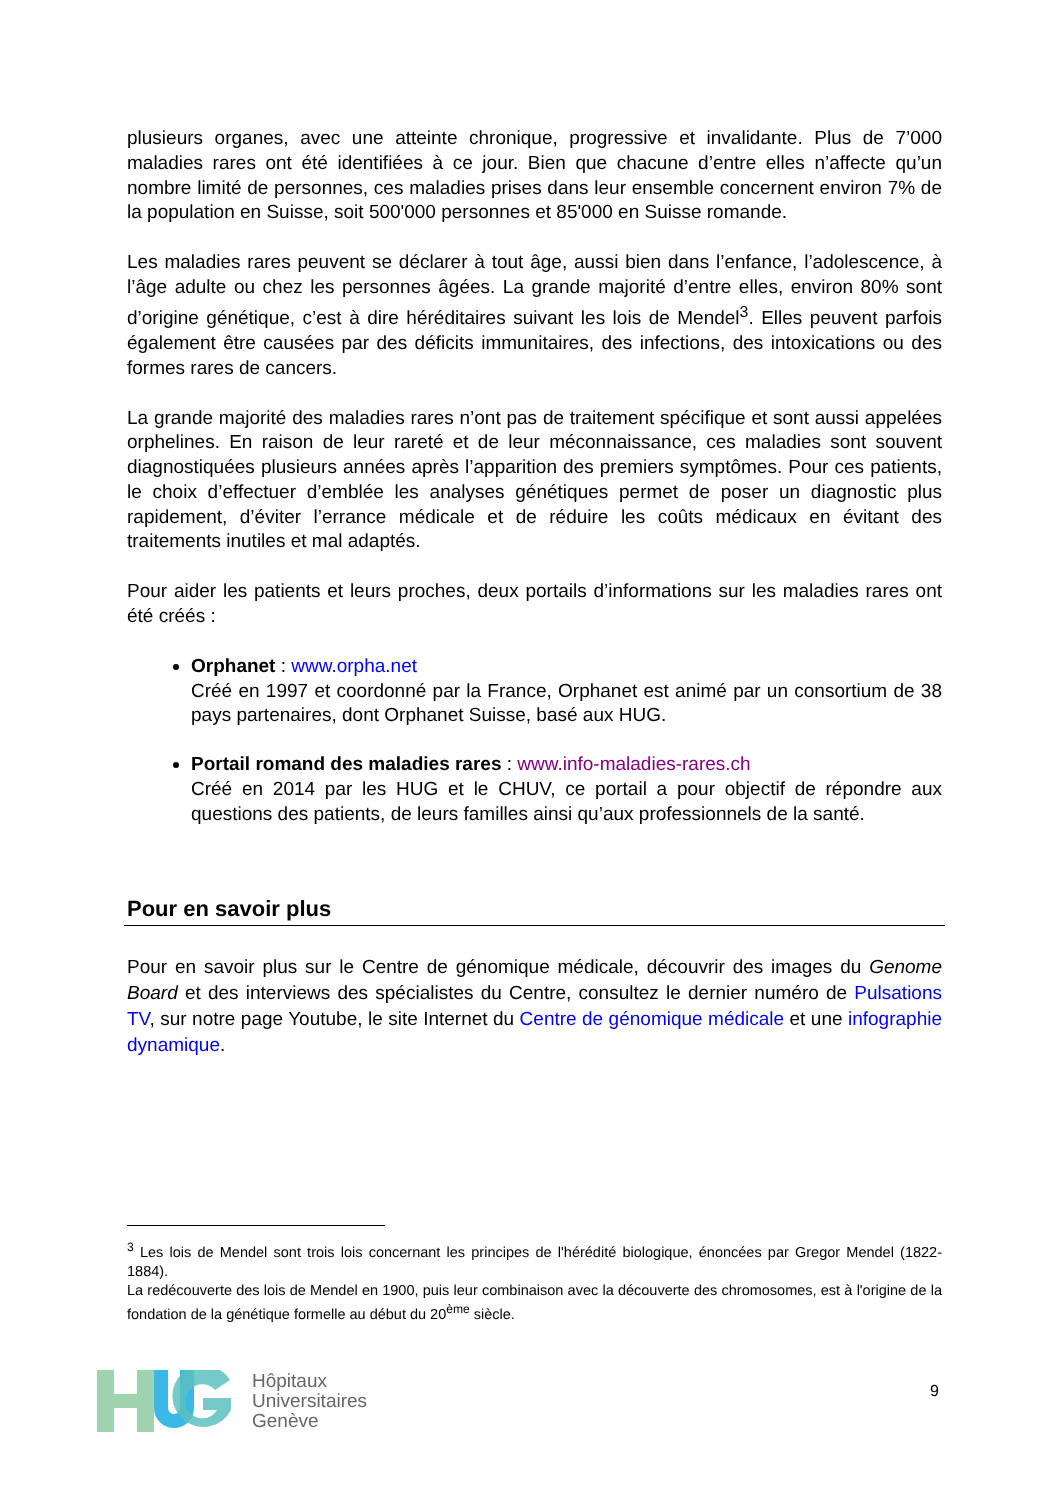plusieurs organes, avec une atteinte chronique, progressive et invalidante. Plus de 7’000 maladies rares ont été identifiées à ce jour. Bien que chacune d’entre elles n’affecte qu’un nombre limité de personnes, ces maladies prises dans leur ensemble concernent environ 7% de la population en Suisse, soit 500'000 personnes et 85'000 en Suisse romande.
Les maladies rares peuvent se déclarer à tout âge, aussi bien dans l’enfance, l’adolescence, à l’âge adulte ou chez les personnes âgées. La grande majorité d’entre elles, environ 80% sont d’origine génétique, c’est à dire héréditaires suivant les lois de Mendel<sup>3</sup>. Elles peuvent parfois également être causées par des déficits immunitaires, des infections, des intoxications ou des formes rares de cancers.
La grande majorité des maladies rares n’ont pas de traitement spécifique et sont aussi appelées orphelines. En raison de leur rareté et de leur méconnaissance, ces maladies sont souvent diagnostiquées plusieurs années après l’apparition des premiers symptômes. Pour ces patients, le choix d’effectuer d’emblée les analyses génétiques permet de poser un diagnostic plus rapidement, d’éviter l’errance médicale et de réduire les coûts médicaux en évitant des traitements inutiles et mal adaptés.
Pour aider les patients et leurs proches, deux portails d’informations sur les maladies rares ont été créés :
Orphanet : www.orpha.net
Créé en 1997 et coordonné par la France, Orphanet est animé par un consortium de 38 pays partenaires, dont Orphanet Suisse, basé aux HUG.
Portail romand des maladies rares : www.info-maladies-rares.ch
Créé en 2014 par les HUG et le CHUV, ce portail a pour objectif de répondre aux questions des patients, de leurs familles ainsi qu’aux professionnels de la santé.
Pour en savoir plus
Pour en savoir plus sur le Centre de génomique médicale, découvrir des images du Genome Board et des interviews des spécialistes du Centre, consultez le dernier numéro de Pulsations TV, sur notre page Youtube, le site Internet du Centre de génomique médicale et une infographie dynamique.
<sup>3</sup> Les lois de Mendel sont trois lois concernant les principes de l'hérédité biologique, énoncées par Gregor Mendel (1822-1884).
La redécouverte des lois de Mendel en 1900, puis leur combinaison avec la découverte des chromosomes, est à l'origine de la fondation de la génétique formelle au début du 20<sup>ème</sup> siècle.
Hôpitaux
Universitaires
Genève
9